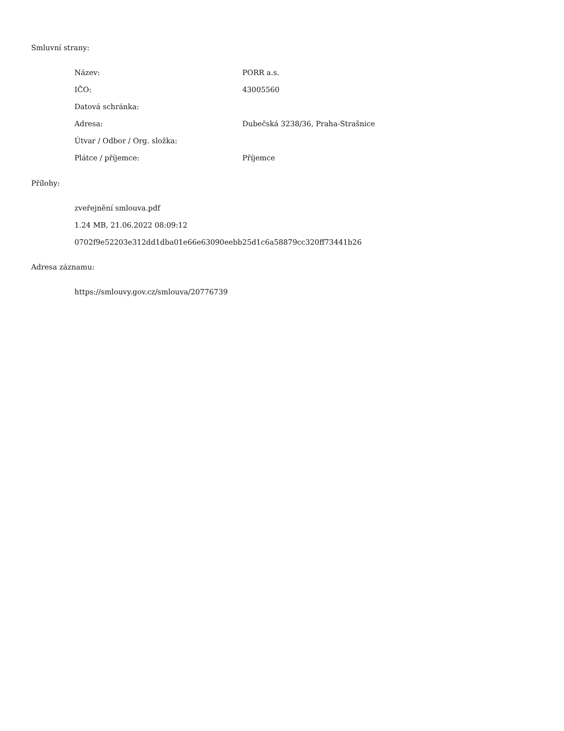Smluvní strany:
Název: PORR a.s.
IČO: 43005560
Datová schránka:
Adresa: Dubečská 3238/36, Praha-Strašnice
Útvar / Odbor / Org. složka:
Plátce / příjemce: Příjemce
Přílohy:
zveřejnění smlouva.pdf
1.24 MB, 21.06.2022 08:09:12
0702f9e52203e312dd1dba01e66e63090eebb25d1c6a58879cc320ff73441b26
Adresa záznamu:
https://smlouvy.gov.cz/smlouva/20776739